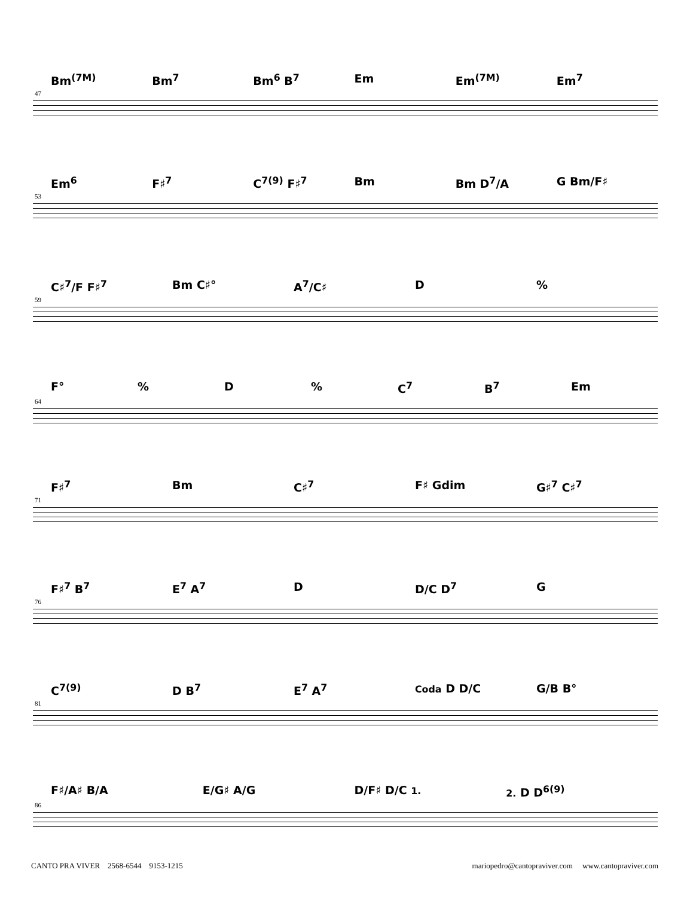Bm<sup>(7M)</sup> Bm<sup>7</sup> Bm<sup>6</sup> B<sup>7</sup> Em Em<sup>(7M)</sup> Em<sup>7</sup>
47
Em<sup>6</sup> F♯<sup>7</sup> C<sup>7(9)</sup> F♯<sup>7</sup> Bm Bm D<sup>7</sup>/A G Bm/F♯
53
C♯<sup>7</sup>/F F♯<sup>7</sup> Bm C♯° A<sup>7</sup>/C♯ D%
59
F°% D% C<sup>7</sup> B<sup>7</sup> Em
64
F♯<sup>7</sup> Bm C♯<sup>7</sup> F♯ Gdim G♯<sup>7</sup> C♯<sup>7</sup>
71
F♯<sup>7</sup> B<sup>7</sup> E<sup>7</sup> A<sup>7</sup> D D/C D<sup>7</sup> G
76
C<sup>7(9)</sup> D B<sup>7</sup> E<sup>7</sup> A<sup>7</sup> Coda D D/C G/B B°
81
F♯/A♯ B/A E/G♯ A/G D/F♯ D/C 1. 2. D D<sup>6(9)</sup>
86
CANTO PRA VIVER 2568-6544 9153-1215 mariopedro@cantopraviver.com www.cantopraviver.com